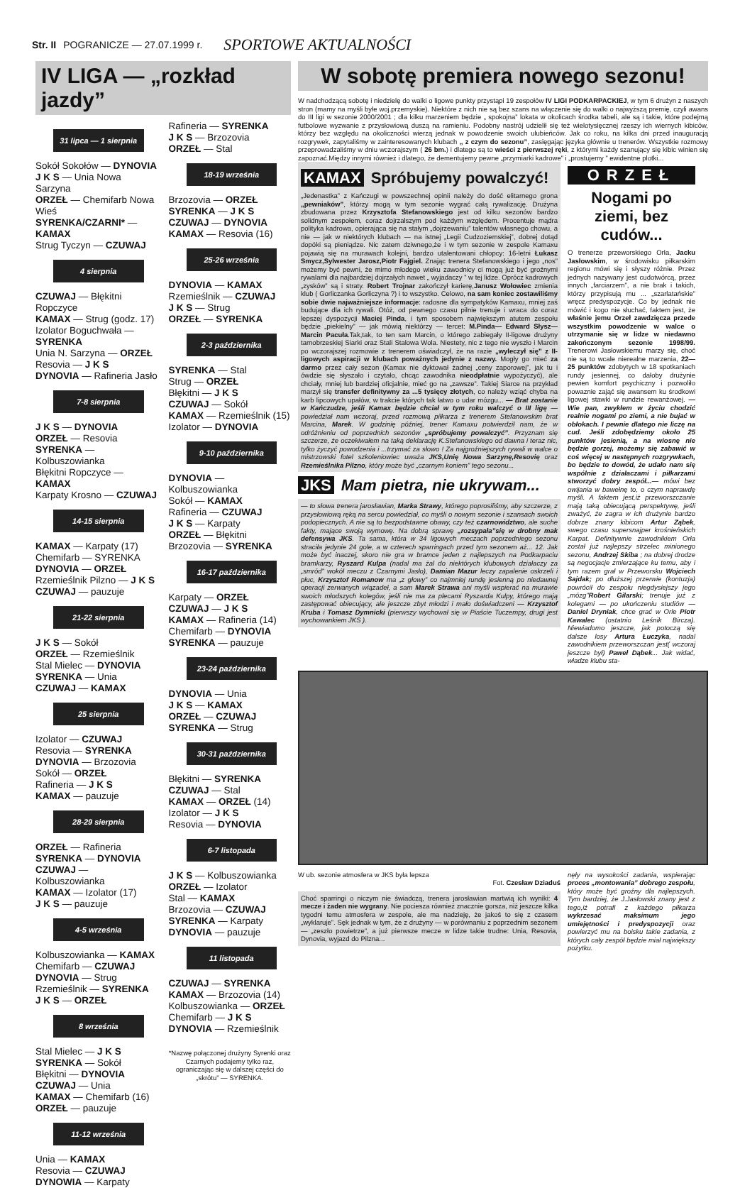Str. II POGRANICZE — 27.07.1999 r. SPORTOWE AKTUALNOŚCI
IV LIGA — „rozkład jazdy”
31 lipca — 1 sierpnia
Sokół Sokołów — DYNOVIA
J K S — Unia Nowa Sarzyna
ORZEŁ — Chemifarb Nowa Wieś
SYRENKA/CZARNI* — KAMAX
Strug Tyczyn — CZUWAJ
4 sierpnia
CZUWAJ — Błękitni Ropczyce
KAMAX — Strug (godz. 17)
Izolator Boguchwała — SYRENKA
Unia N. Sarzyna — ORZEŁ
Resovia — J K S
DYNOVIA — Rafineria Jasło
7-8 sierpnia
J K S — DYNOVIA
ORZEŁ — Resovia
SYRENKA — Kolbuszowianka
Błękitni Ropczyce — KAMAX
Karpaty Krosno — CZUWAJ
14-15 sierpnia
KAMAX — Karpaty (17)
Chemifarb — SYRENKA
DYNOVIA — ORZEŁ
Rzemieślnik Pilzno — J K S
CZUWAJ — pauzuje
21-22 sierpnia
J K S — Sokół
ORZEŁ — Rzemieślnik
Stal Mielec — DYNOVIA
SYRENKA — Unia
CZUWAJ — KAMAX
25 sierpnia
Izolator — CZUWAJ
Resovia — SYRENKA
DYNOVIA — Brzozovia
Sokół — ORZEŁ
Rafineria — J K S
KAMAX — pauzuje
28-29 sierpnia
ORZEŁ — Rafineria
SYRENKA — DYNOVIA
CZUWAJ — Kolbuszowianka
KAMAX — Izolator (17)
J K S — pauzuje
4-5 września
Kolbuszowianka — KAMAX
Chemifarb — CZUWAJ
DYNOVIA — Strug
Rzemieślnik — SYRENKA
J K S — ORZEŁ
8 września
Stal Mielec — J K S
SYRENKA — Sokół
Błękitni — DYNOVIA
CZUWAJ — Unia
KAMAX — Chemifarb (16)
ORZEŁ — pauzuje
11-12 września
Unia — KAMAX
Resovia — CZUWAJ
DYNOWIA — Karpaty
Rafineria — SYRENKA
J K S — Brzozovia
ORZEŁ — Stal
18-19 września
Brzozovia — ORZEŁ
SYRENKA — J K S
CZUWAJ — DYNOVIA
KAMAX — Resovia (16)
25-26 września
DYNOVIA — KAMAX
Rzemieślnik — CZUWAJ
J K S — Strug
ORZEŁ — SYRENKA
2-3 października
SYRENKA — Stal
Strug — ORZEŁ
Błękitni — J K S
CZUWAJ — Sokół
KAMAX — Rzemieślnik (15)
Izolator — DYNOVIA
9-10 października
DYNOVIA — Kolbuszowianka
Sokół — KAMAX
Rafineria — CZUWAJ
J K S — Karpaty
ORZEŁ — Błękitni
Brzozovia — SYRENKA
16-17 października
Karpaty — ORZEŁ
CZUWAJ — J K S
KAMAX — Rafineria (14)
Chemifarb — DYNOVIA
SYRENKA — pauzuje
23-24 października
DYNOVIA — Unia
J K S — KAMAX
ORZEŁ — CZUWAJ
SYRENKA — Strug
30-31 października
Błękitni — SYRENKA
CZUWAJ — Stal
KAMAX — ORZEŁ (14)
Izolator — J K S
Resovia — DYNOVIA
6-7 listopada
J K S — Kolbuszowianka
ORZEŁ — Izolator
Stal — KAMAX
Brzozovia — CZUWAJ
SYRENKA — Karpaty
DYNOVIA — pauzuje
11 listopada
CZUWAJ — SYRENKA
KAMAX — Brzozovia (14)
Kolbuszowianka — ORZEŁ
Chemifarb — J K S
DYNOVIA — Rzemieślnik
*Nazwę połączonej drużyny Syrenki oraz Czarnych podajemy tylko raz, ograniczając się w dalszej części do „skrótu” — SYRENKA.
W sobotę premiera nowego sezonu!
W nadchodzącą sobotę i niedzielę do walki o ligowe punkty przystąpi 19 zespołów IV LIGI PODKARPACKIEJ, w tym 6 drużyn z naszych stron (mamy na myśli byłe woj.przemyskie). Niektóre z nich nie są bez szans na włączenie się do walki o najwyższą premię, czyli awans do III ligi w sezonie 2000/2001 ; dla kilku marzeniem będzie „ spokojna” lokata w okolicach środka tabeli, ale są i takie, które podejmą futbolowe wyzwanie z przysłowiową duszą na ramieniu. Podobny nastrój udzielił się też wielotysięcznej rzeszy ich wiernych kibiców, którzy bez względu na okoliczności wierzą jednak w powodzenie swoich ulubieńców. Jak co roku, na kilka dni przed inauguracją rozgrywek, zapytaliśmy w zainteresowanych klubach „ z czym do sezonu”, zasięgając języka głównie u trenerów. Wszystkie rozmowy przeprowadzaliśmy w dniu wczorajszym ( 26 bm.) i dlatego są to wieści z pierwszej ręki, z którymi każdy szanujący się kibic winien się zapoznać.Między innymi również i dlatego, że dementujemy pewne „przymiarki kadrowe” i „prostujemy ” ewidentne plotki...
KAMAX Spróbujemy powalczyć!
„Jedenastka” z Kańczugi w powszechnej opinii należy do dość elitarnego grona „pewniaków”, którzy mogą w tym sezonie wygrać całą rywalizację. Drużyna zbudowana przez Krzysztofa Stefanowskiego jest od kilku sezonów bardzo solidnym zespołem, coraz dojrzalszym pod każdym względem. Procentuje mądra polityka kadrowa, opierająca się na stałym „dojrzewaniu” talentów własnego chowu, a nie — jak w niektórych klubach — na istnej „Legii Cudzoziemskiej”, dobrej dotąd dopóki są pieniądze. Nic zatem dziwnego,że i w tym sezonie w zespole Kamaxu pojawią się na murawach kolejni, bardzo utalentowani chłopcy: 16-letni Łukasz Smycz,Sylwester Jarosz,Piotr Fajgiel. Znając trenera Stefanowskiego i jego „nos” możemy być pewni, że mimo młodego wieku zawodnicy ci mogą już być groźnymi rywalami dla najbardziej dojrzałych nawet „ wyjadaczy ” w tej lidze. Oprócz kadrowych „zysków” są i straty. Robert Trojnar zakończył karierę,Janusz Wołowiec zmienia klub ( Gorliczanka Gorliczyna ?) i to wszystko. Celowo, na sam koniec zostawiliśmy sobie dwie najważniejsze informacje: radosne dla sympatyków Kamaxu, mniej zaś budujące dla ich rywali. Otóż, od pewnego czasu pilnie trenuje i wraca do coraz lepszej dyspozycji Maciej Pinda, i tym sposobem największym atutem zespołu będzie „piekielny” — jak mówią niektórzy — tercet: M.Pinda— Edward Słysz—Marcin Pacuła.Tak,tak, to ten sam Marcin, o którego zabiegały II-ligowe drużyny tarnobrzeskiej Siarki oraz Stali Stalowa Wola. Niestety, nic z tego nie wyszło i Marcin po wczorajszej rozmowie z trenerem oświadczył, że na razie „wyleczył się” z II-ligowych aspiracji w klubach poważnych jedynie z nazwy. Mogły go mieć za darmo przez cały sezon (Kamax nie dyktował żadnej „ceny zaporowej”, jak tu i ówdzie się słyszało i czytało, chcąc zawodnika nieodpłatnie wypożyczyć), ale chciały, mniej lub bardziej oficjalnie, mieć go na „zawsze”. Takiej Siarce na przykład marzył się transfer definitywny za ...5 tysięcy złotych, co należy wziąć chyba na karb lipcowych upałów, w trakcie których tak łatwo o udar mózgu... — Brat zostanie w Kańczudze, jeśli Kamax będzie chciał w tym roku walczyć o III ligę — powiedział nam wczoraj, przed rozmową piłkarza z trenerem Stefanowskim brat Marcina, Marek. W godzinię później, trener Kamaxu potwierdził nam, że w odróżnieniu od poprzednich sezonów „spróbujemy powalczyć”. Przyznam się szczerze, że oczekiwałem na taką deklarację K.Stefanowskiego od dawna i teraz nic, tylko życzyć powodzenia i ...trzymać za słowo ! Za najgroźniejszych rywali w walce o mistrzowski fotel szkoleniowiec uważa JKS,Unię Nowa Sarzynę,Resovię oraz Rzemieślnika Pilzno, który może być „czarnym koniem” tego sezonu...
JKS Mam pietra, nie ukrywam...
— to słowa trenera jarosławian, Marka Strawy, którego poprosiliśmy, aby szczerze, z przysłowiową ręką na sercu powiedział, co myśli o nowym sezonie i szansach swoich podopiecznych. A nie są to bezpodstawne obawy, czy też czarnowidztwo, ale suche fakty, mające swoją wymowę. Na dobrą sprawę „rozsypała”się w drobny mak defensywa JKS. Ta sama, która w 34 ligowych meczach poprzedniego sezonu straciła jedynie 24 gole, a w czterech sparringach przed tym sezonem aż... 12. Jak może być inaczej, skoro nie gra w bramce jeden z najlepszych na Podkarpaciu bramkarzy, Ryszard Kulpa (nadal ma żal do niektórych klubowych działaczy za „smród” wokół meczu z Czarnymi Jasło), Damian Mazur leczy zapalenie oskrzeli i płuc, Krzysztof Romanow ma „z głowy” co najmniej rundę jesienną po niedawnej operacji zerwanych wiązadeł, a sam Marek Strawa ani myśli wspierać na murawie swoich młodszych kolegów, jeśli nie ma za plecami Ryszarda Kulpy, którego mają zastępować obiecujący, ale jeszcze zbyt młodzi i mało doświadczeni — Krzysztof Kruba i Tomasz Dymnicki (pierwszy wychował się w Piaście Tuczempy, drugi jest wychowankiem JKS ).
ORZEŁ
Nogami po ziemi, bez cudów...
O trenerze przeworskiego Orła, Jacku Jasłowskim, w środowisku piłkarskim regionu mówi się i słyszy różnie. Przez jednych nazywany jest cudotwórcą, przez innych „farciarzem”, a nie brak i takich, którzy przypisują mu ... „szarlatańskie” wręcz predyspozycje. Co by jednak nie mówić i kogo nie słuchać, faktem jest, że właśnie jemu Orzeł zawdzięcza przede wszystkim powodzenie w walce o utrzymanie się w lidze w niedawno zakończonym sezonie 1998/99. Trenerowi Jasłowskiemu marzy się, choć nie są to wcale nierealne marzenia, 22—25 punktów zdobytych w 18 spotkaniach rundy jesiennej, co dałoby drużynie pewien komfort psychiczny i pozwoliło powaznie zająć się awansem ku środkowi ligowej stawki w rundzie rewanżowej. — Wie pan, zwykłem w życiu chodzić realnie nogami po ziemi, a nie bujać w obłokach. I pewnie dlatego nie liczę na cud. Jeśli zdobędziemy około 25 punktów jesienią, a na wiosnę nie będzie gorzej, możemy się zabawić w coś więcej w następnych rozgrywkach, bo będzie to dowód, że udało nam się wspólnie z działaczami i piłkarzami stworzyć dobry zespół...— mówi bez owijania w bawełnę to, o czym naprawdę myśli. A faktem jest,iż przeworszczanie mają taką obiecującą perspektywę, jeśli zważyć, że zagra w ich drużynie bardzo dobrze znany kibicom Artur Ząbek, swego czasu supersnajper krośnieńskich Karpat. Definitywnie zawodnikiem Orła został już najlepszy strzelec minionego sezonu, Andrzej Skiba ; na dobrej drodze są negocjacje zmierzające ku temu, aby i tym razem grał w Przeworsku Wojciech Sajdak; po dłuższej przerwie (kontuzja) powrócił do zespołu niegdysiejszy jego „mózg”Robert Gilarski; trenuje już z kolegami — po ukończeniu studiów — Daniel Dryniak, chce grać w Orle Piotr Kawalec (ostatnio Leśnik Bircza). Niewiadomo jeszcze, jak potoczą się dalsze losy Artura Łuczyka, nadal zawodnikiem przeworszczan jest( wczoraj jeszcze był) Paweł Dąbek... Jak widać, władze klubu sta-
W ub. sezonie atmosfera w JKS była lepsza
Fot. Czesław Dziaduś
Choć sparringi o niczym nie świadczą, trenera jarosławian martwią ich wyniki: 4 mecze i żaden nie wygrany. Nie pociesza również znacznie gorsza, niż jeszcze kilka tygodni temu atmosfera w zespole, ale ma nadzieję, że jakoś to się z czasem „wyklaruje”. Sęk jednak w tym, że z drużyny — w porównaniu z poprzednim sezonem — „zeszło powietrze”, a już pierwsze mecze w lidze takie trudne: Unia, Resovia, Dynovia, wyjazd do Pilzna...
nęły na wysokości zadania, wspierając proces „montowania” dobrego zespołu, który może być groźny dla najlepszych. Tym bardziej, że J.Jasłowski znany jest z tego,iż potrafi z każdego piłkarza wykrzesać maksimum jego umiejętności i predyspozycji oraz powierzyć mu na boisku takie zadania, z których cały zespół będzie miał największy pożytku.